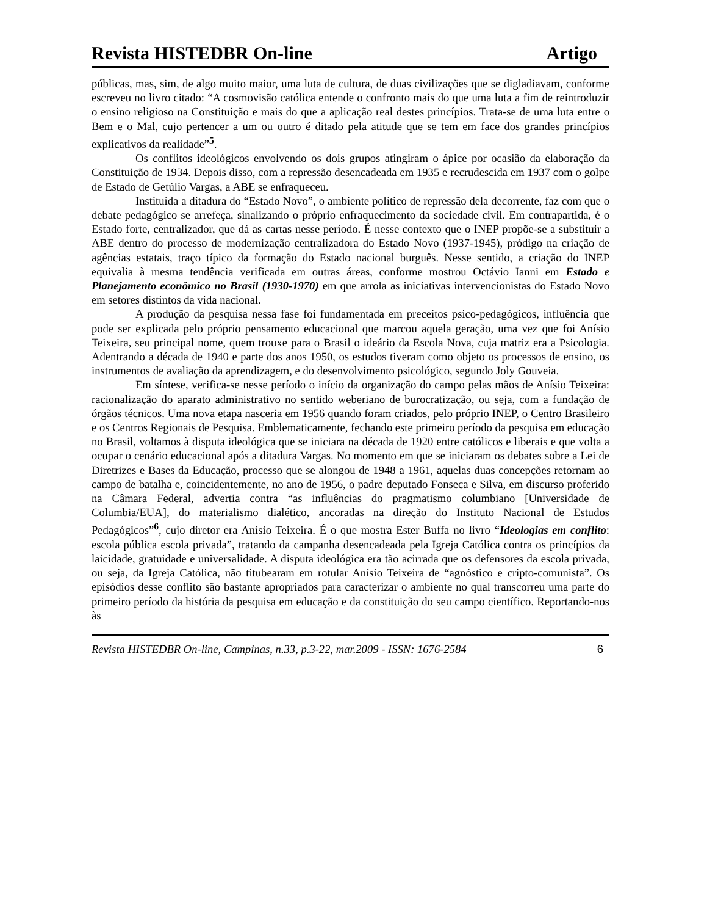Revista HISTEDBR On-line Artigo
públicas, mas, sim, de algo muito maior, uma luta de cultura, de duas civilizações que se digladiavam, conforme escreveu no livro citado: “A cosmovisão católica entende o confronto mais do que uma luta a fim de reintroduzir o ensino religioso na Constituição e mais do que a aplicação real destes princípios. Trata-se de uma luta entre o Bem e o Mal, cujo pertencer a um ou outro é ditado pela atitude que se tem em face dos grandes princípios explicativos da realidade”<sup>5</sup>.
Os conflitos ideológicos envolvendo os dois grupos atingiram o ápice por ocasião da elaboração da Constituição de 1934. Depois disso, com a repressão desencadeada em 1935 e recrudescida em 1937 com o golpe de Estado de Getúlio Vargas, a ABE se enfraqueceu.
Instituída a ditadura do “Estado Novo”, o ambiente político de repressão dela decorrente, faz com que o debate pedagógico se arrefeça, sinalizando o próprio enfraquecimento da sociedade civil. Em contrapartida, é o Estado forte, centralizador, que dá as cartas nesse período. É nesse contexto que o INEP propõe-se a substituir a ABE dentro do processo de modernização centralizadora do Estado Novo (1937-1945), pródigo na criação de agências estatais, traço típico da formação do Estado nacional burguês. Nesse sentido, a criação do INEP equivalia à mesma tendência verificada em outras áreas, conforme mostrou Octávio Ianni em Estado e Planejamento econômico no Brasil (1930-1970) em que arrola as iniciativas intervencionistas do Estado Novo em setores distintos da vida nacional.
A produção da pesquisa nessa fase foi fundamentada em preceitos psico-pedagógicos, influência que pode ser explicada pelo próprio pensamento educacional que marcou aquela geração, uma vez que foi Anísio Teixeira, seu principal nome, quem trouxe para o Brasil o ideário da Escola Nova, cuja matriz era a Psicologia. Adentrando a década de 1940 e parte dos anos 1950, os estudos tiveram como objeto os processos de ensino, os instrumentos de avaliação da aprendizagem, e do desenvolvimento psicológico, segundo Joly Gouveia.
Em síntese, verifica-se nesse período o início da organização do campo pelas mãos de Anísio Teixeira: racionalização do aparato administrativo no sentido weberiano de burocratização, ou seja, com a fundação de órgãos técnicos. Uma nova etapa nasceria em 1956 quando foram criados, pelo próprio INEP, o Centro Brasileiro e os Centros Regionais de Pesquisa. Emblematicamente, fechando este primeiro período da pesquisa em educação no Brasil, voltamos à disputa ideológica que se iniciara na década de 1920 entre católicos e liberais e que volta a ocupar o cenário educacional após a ditadura Vargas. No momento em que se iniciaram os debates sobre a Lei de Diretrizes e Bases da Educação, processo que se alongou de 1948 a 1961, aquelas duas concepções retornam ao campo de batalha e, coincidentemente, no ano de 1956, o padre deputado Fonseca e Silva, em discurso proferido na Câmara Federal, advertia contra “as influências do pragmatismo columbiano [Universidade de Columbia/EUA], do materialismo dialético, ancoradas na direção do Instituto Nacional de Estudos Pedagógicos”<sup>6</sup>, cujo diretor era Anísio Teixeira. É o que mostra Ester Buffa no livro “Ideologias em conflito: escola pública escola privada”, tratando da campanha desencadeada pela Igreja Católica contra os princípios da laicidade, gratuidade e universalidade. A disputa ideológica era tão acirrada que os defensores da escola privada, ou seja, da Igreja Católica, não titubearam em rotular Anísio Teixeira de “agnóstico e cripto-comunista”. Os episódios desse conflito são bastante apropriados para caracterizar o ambiente no qual transcorreu uma parte do primeiro período da história da pesquisa em educação e da constituição do seu campo científico. Reportando-nos às
Revista HISTEDBR On-line, Campinas, n.33, p.3-22, mar.2009 - ISSN: 1676-2584 6